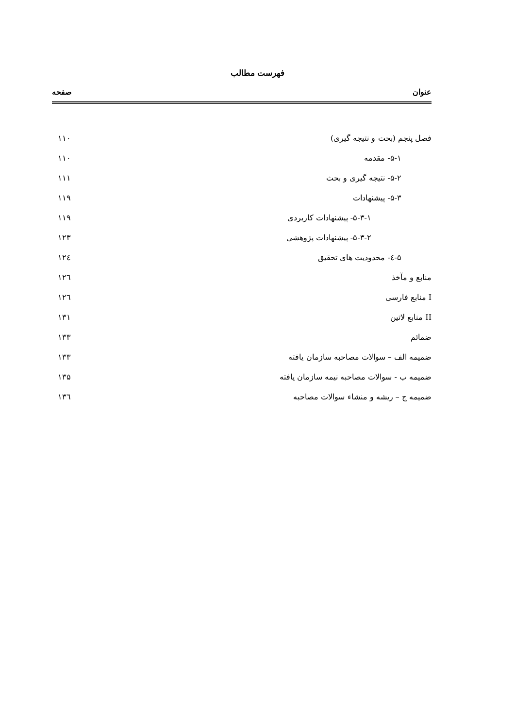فهرست مطالب
عنوان صفحه
فصل پنجم (بحث و نتیجه گیری) ۱۱۰
۵-۱- مقدمه ۱۱۰
۵-۲- نتیجه گیری و بحث ۱۱۱
۵-۳- پیشنهادات ۱۱۹
۵-۳-۱- پیشنهادات کاربردی ۱۱۹
۵-۳-۲- پیشنهادات پژوهشی ۱۲۳
۵-٤- محدودیت های تحقیق ۱۲٤
منابع و مآخذ ۱۲٦
I منابع فارسی ۱۲٦
II منابع لاتین ۱۳۱
ضمائم ۱۳۳
ضمیمه الف – سوالات مصاحبه سازمان یافته ۱۳۳
ضمیمه ب - سوالات مصاحبه نیمه سازمان یافته ۱۳۵
ضمیمه ج – ریشه و منشاء سوالات مصاحبه ۱۳٦